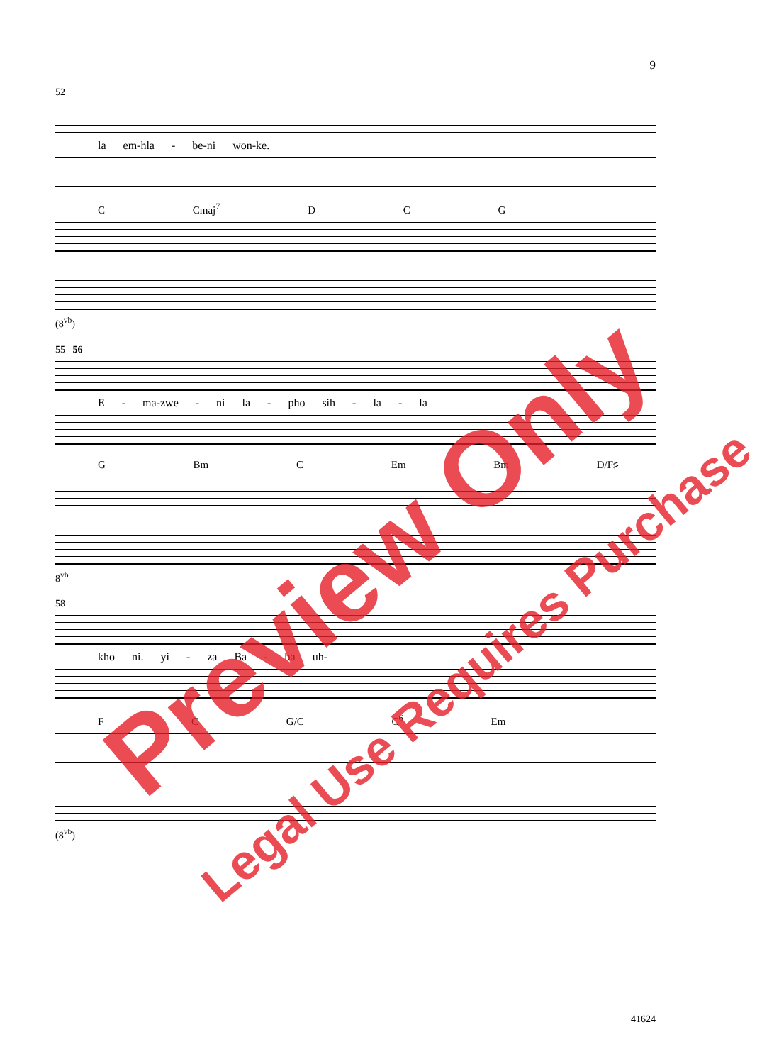9
52
la em-hla - be-ni won-ke.
C Cmaj<sup>7</sup> D C G
(8<sup>vb</sup>)
55 56
E - ma-zwe - ni la - pho sih - la - la
G Bm C Em Bm D/F♯
8<sup>vb</sup>
58
kho ni. yi - za Ba - ba uh-
F C G/C C<sup>6</sup> Em
(8<sup>vb</sup>)
Preview Only
Legal Use Requires Purchase
41624